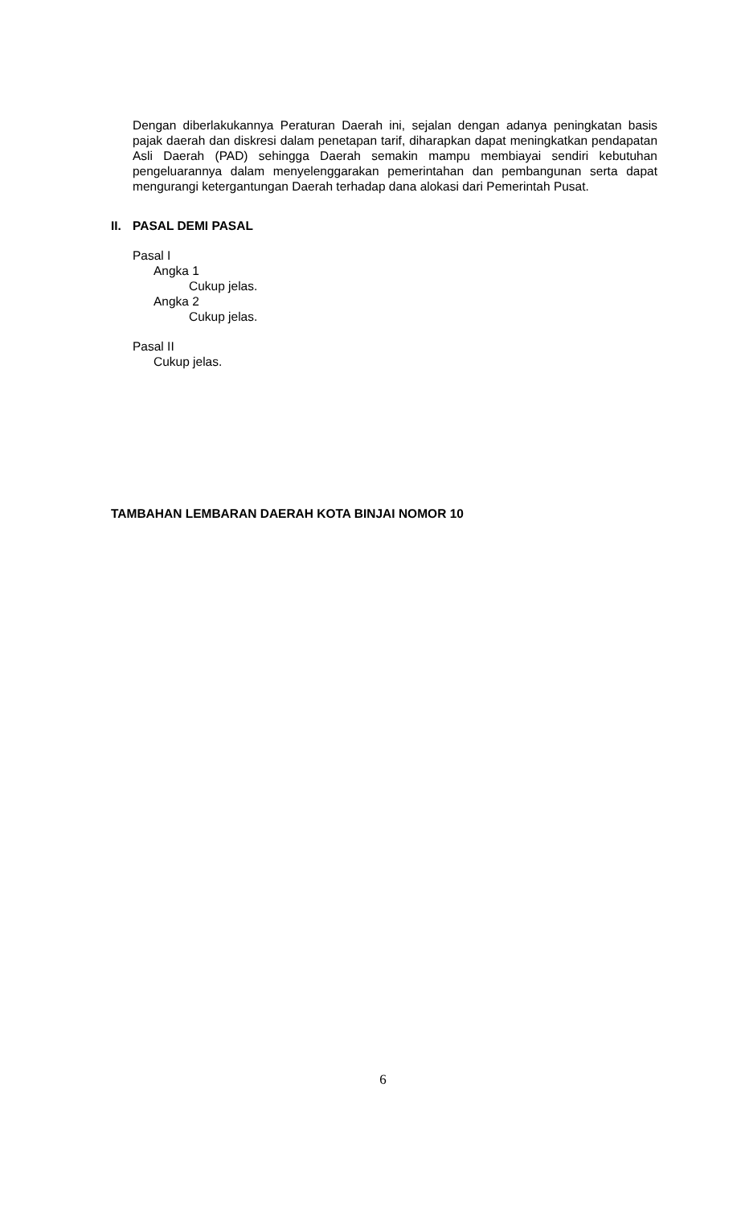Dengan diberlakukannya Peraturan Daerah ini, sejalan dengan adanya peningkatan basis pajak daerah dan diskresi dalam penetapan tarif, diharapkan dapat meningkatkan pendapatan Asli Daerah (PAD) sehingga Daerah semakin mampu membiayai sendiri kebutuhan pengeluarannya dalam menyelenggarakan pemerintahan dan pembangunan serta dapat mengurangi ketergantungan Daerah terhadap dana alokasi dari Pemerintah Pusat.
II. PASAL DEMI PASAL
Pasal I
Angka 1
Cukup jelas.
Angka 2
Cukup jelas.
Pasal II
Cukup jelas.
TAMBAHAN LEMBARAN DAERAH KOTA BINJAI NOMOR 10
6